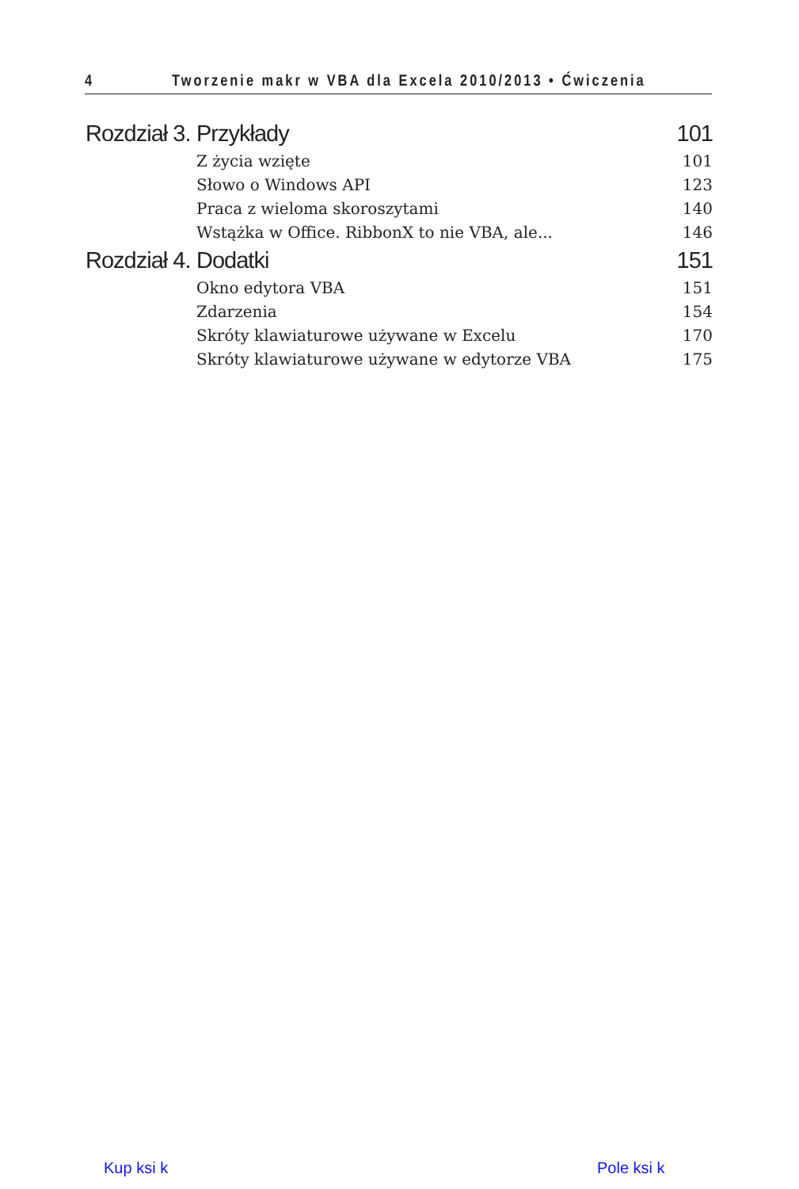4 Tworzenie makr w VBA dla Excela 2010/2013 • Ćwiczenia
Rozdział 3. Przykłady 101
Z życia wzięte 101
Słowo o Windows API 123
Praca z wieloma skoroszytami 140
Wstążka w Office. RibbonX to nie VBA, ale... 146
Rozdział 4. Dodatki 151
Okno edytora VBA 151
Zdarzenia 154
Skróty klawiaturowe używane w Excelu 170
Skróty klawiaturowe używane w edytorze VBA 175
Kup ksi k Pole ksi k